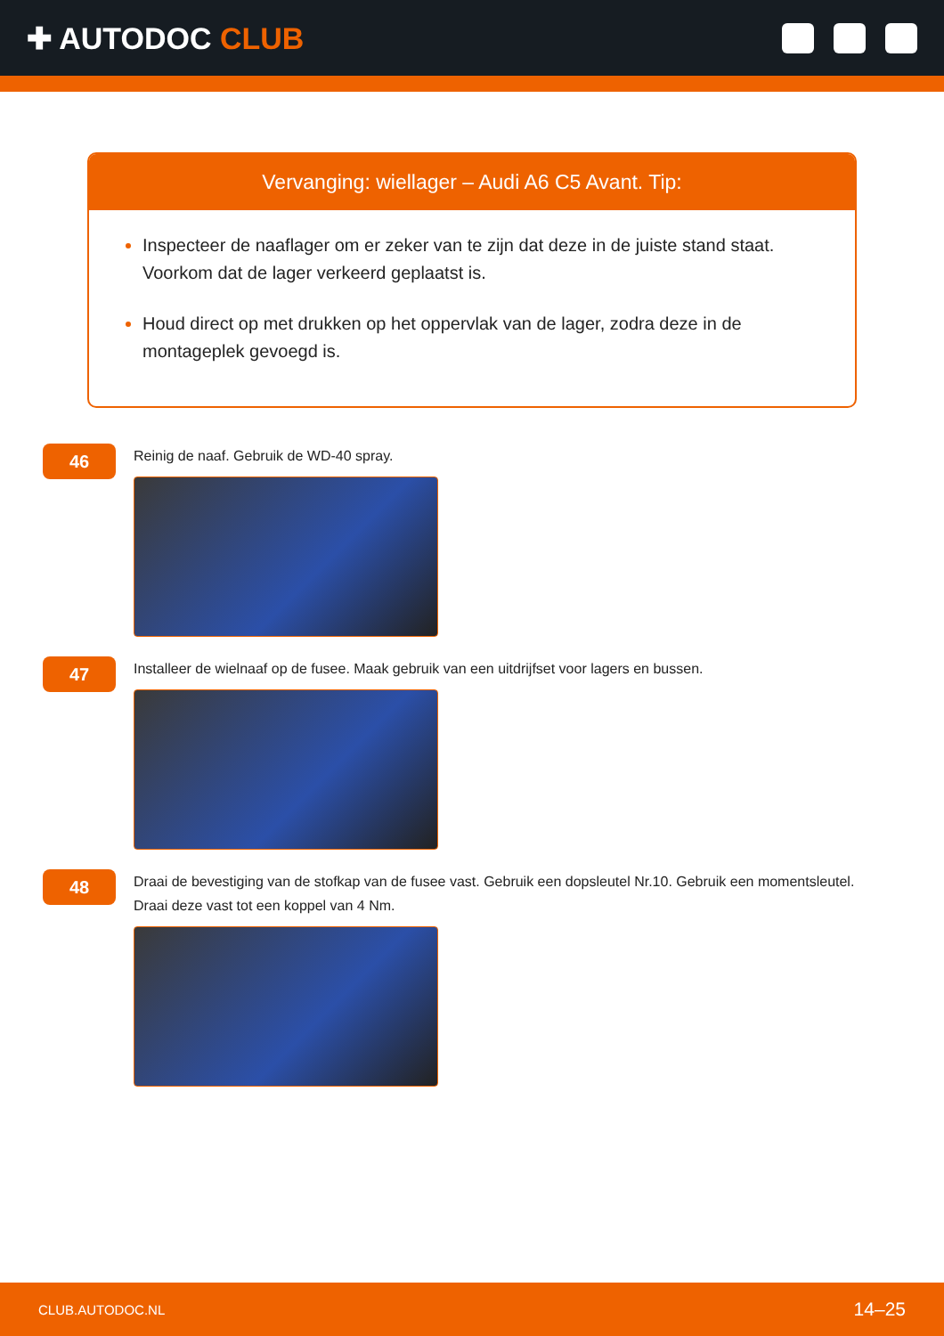✚ AUTODOC CLUB
Vervanging: wiellager – Audi A6 C5 Avant. Tip:
Inspecteer de naaflager om er zeker van te zijn dat deze in de juiste stand staat. Voorkom dat de lager verkeerd geplaatst is.
Houd direct op met drukken op het oppervlak van de lager, zodra deze in de montageplek gevoegd is.
46
Reinig de naaf. Gebruik de WD-40 spray.
47
Installeer de wielnaaf op de fusee. Maak gebruik van een uitdrijfset voor lagers en bussen.
48
Draai de bevestiging van de stofkap van de fusee vast. Gebruik een dopsleutel Nr.10. Gebruik een momentsleutel.
Draai deze vast tot een koppel van 4 Nm.
CLUB.AUTODOC.NL 14–25